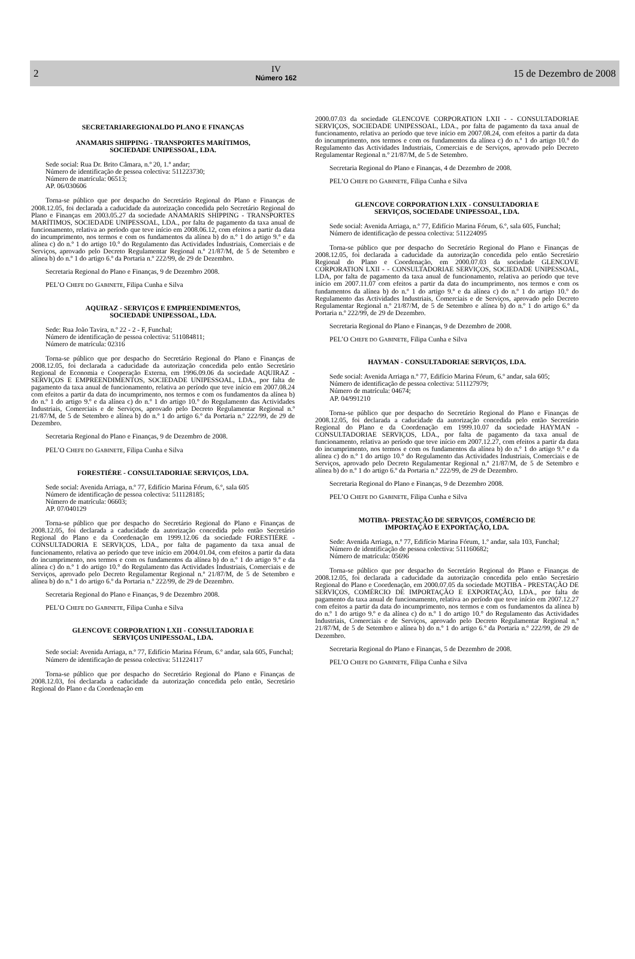2 IV
Número 162 15 de Dezembro de 2008
SECRETARIAREGIONALDO PLANO E FINANÇAS
ANAMARIS SHIPPING - TRANSPORTES MARÍTIMOS,
SOCIEDADE UNIPESSOAL, LDA.
Sede social: Rua Dr. Brito Câmara, n.º 20, 1.º andar;
Número de identificação de pessoa colectiva: 511223730;
Número de matrícula: 06513;
AP. 06/030606
Torna-se público que por despacho do Secretário Regional do Plano e Finanças de 2008.12.05, foi declarada a caducidade da autorização concedida pelo Secretário Regional do Plano e Finanças em 2003.05.27 da sociedade ANAMARIS SHIPPING - TRANSPORTES MARÍTIMOS, SOCIEDADE UNIPESSOAL, LDA., por falta de pagamento da taxa anual de funcionamento, relativa ao período que teve início em 2008.06.12, com efeitos a partir da data do incumprimento, nos termos e com os fundamentos da alínea b) do n.º 1 do artigo 9.º e da alínea c) do n.º 1 do artigo 10.° do Regulamento das Actividades Industriais, Comerciais e de Serviços, aprovado pelo Decreto Regulamentar Regional n.º 21/87/M, de 5 de Setembro e alínea b) do n.º 1 do artigo 6.º da Portaria n.º 222/99, de 29 de Dezembro.
Secretaria Regional do Plano e Finanças, 9 de Dezembro 2008.
PEL’O CHEFE DO GABINETE, Filipa Cunha e Silva
AQUIRAZ - SERVIÇOS E EMPREENDIMENTOS,
SOCIEDADE UNIPESSOAL, LDA.
Sede: Rua João Tavira, n.º 22 - 2 - F, Funchal;
Número de identificação de pessoa colectiva: 511084811;
Número de matrícula: 02316
Torna-se público que por despacho do Secretário Regional do Plano e Finanças de 2008.12.05, foi declarada a caducidade da autorização concedida pelo então Secretário Regional de Economia e Cooperação Externa, em 1996.09.06 da sociedade AQUIRAZ - SERVIÇOS E EMPREENDIMENTOS, SOCIEDADE UNIPESSOAL, LDA., por falta de pagamento da taxa anual de funcionamento, relativa ao período que teve início em 2007.08.24 com efeitos a partir da data do incumprimento, nos termos e com os fundamentos da alínea b) do n.º 1 do artigo 9.º e da alínea c) do n.º 1 do artigo 10.° do Regulamento das Actividades Industriais, Comerciais e de Serviços, aprovado pelo Decreto Regulamentar Regional n.º 21/87/M, de 5 de Setembro e alínea b) do n.º 1 do artigo 6.º da Portaria n.º 222/99, de 29 de Dezembro.
Secretaria Regional do Plano e Finanças, 9 de Dezembro de 2008.
PEL’O CHEFE DO GABINETE, Filipa Cunha e Silva
FORESTIÉRE - CONSULTADORIAE SERVIÇOS, LDA.
Sede social: Avenida Arriaga, n.º 77, Edifício Marina Fórum, 6.º, sala 605
Número de identificação de pessoa colectiva: 511128185;
Número de matrícula: 06603;
AP. 07/040129
Torna-se público que por despacho do Secretário Regional do Plano e Finanças de 2008.12.05, foi declarada a caducidade da autorização concedida pelo então Secretário Regional do Plano e da Coordenação em 1999.12.06 da sociedade FORESTIÉRE - CONSULTADORIA E SERVIÇOS, LDA., por falta de pagamento da taxa anual de funcionamento, relativa ao período que teve início em 2004.01.04, com efeitos a partir da data do incumprimento, nos termos e com os fundamentos da alínea b) do n.º 1 do artigo 9.º e da alínea c) do n.º 1 do artigo 10.° do Regulamento das Actividades Industriais, Comerciais e de Serviços, aprovado pelo Decreto Regulamentar Regional n.º 21/87/M, de 5 de Setembro e alínea b) do n.º 1 do artigo 6.º da Portaria n.º 222/99, de 29 de Dezembro.
Secretaria Regional do Plano e Finanças, 9 de Dezembro 2008.
PEL’O CHEFE DO GABINETE, Filipa Cunha e Silva
GLENCOVE CORPORATION LXII - CONSULTADORIA E
SERVIÇOS UNIPESSOAL, LDA.
Sede social: Avenida Arriaga, n.º 77, Edifício Marina Fórum, 6.º andar, sala 605, Funchal;
Número de identificação de pessoa colectiva: 511224117
Torna-se público que por despacho do Secretário Regional do Plano e Finanças de 2008.12.03, foi declarada a caducidade da autorização concedida pelo então, Secretário Regional do Plano e da Coordenação em
2000.07.03 da sociedade GLENCOVE CORPORATION LXII - - CONSULTADORIAE SERVIÇOS, SOCIEDADE UNIPESSOAL, LDA., por falta de pagamento da taxa anual de funcionamento, relativa ao período que teve início em 2007.08.24, com efeitos a partir da data do incumprimento, nos termos e com os fundamentos da alínea c) do n.º 1 do artigo 10.° do Regulamento das Actividades Industriais, Comerciais e de Serviços, aprovado pelo Decreto Regulamentar Regional n.º 21/87/M, de 5 de Setembro.
Secretaria Regional do Plano e Finanças, 4 de Dezembro de 2008.
PEL’O CHEFE DO GABINETE, Filipa Cunha e Silva
GLENCOVE CORPORATION LXIX - CONSULTADORIA E
SERVIÇOS, SOCIEDADE UNIPESSOAL, LDA.
Sede social: Avenida Arriaga, n.º 77, Edifício Marina Fórum, 6.º, sala 605, Funchal;
Número de identificação de pessoa colectiva: 511224095
Torna-se público que por despacho do Secretário Regional do Plano e Finanças de 2008.12.05, foi declarada a caducidade da autorização concedida pelo então Secretário Regional do Plano e Coordenação, em 2000.07.03 da sociedade GLENCOVE CORPORATION LXII - - CONSULTADORIAE SERVIÇOS, SOCIEDADE UNIPESSOAL, LDA, por falta de pagamento da taxa anual de funcionamento, relativa ao período que teve início em 2007.11.07 com efeitos a partir da data do incumprimento, nos termos e com os fundamentos da alínea b) do n.º 1 do artigo 9.º e da alínea c) do n.º 1 do artigo 10.° do Regulamento das Actividades Industriais, Comerciais e de Serviços, aprovado pelo Decreto Regulamentar Regional n.º 21/87/M, de 5 de Setembro e alínea b) do n.º 1 do artigo 6.º da Portaria n.º 222/99, de 29 de Dezembro.
Secretaria Regional do Plano e Finanças, 9 de Dezembro de 2008.
PEL’O CHEFE DO GABINETE, Filipa Cunha e Silva
HAYMAN - CONSULTADORIAE SERVIÇOS, LDA.
Sede social: Avenida Arriaga n.º 77, Edifício Marina Fórum, 6.º andar, sala 605;
Número de identificação de pessoa colectiva: 511127979;
Número de matrícula: 04674;
AP. 04/991210
Torna-se público que por despacho do Secretário Regional do Plano e Finanças de 2008.12.05, foi declarada a caducidade da autorização concedida pelo então Secretário Regional do Plano e da Coordenação em 1999.10.07 da sociedade HAYMAN - CONSULTADORIAE SERVIÇOS, LDA., por falta de pagamento da taxa anual de funcionamento, relativa ao período que teve início em 2007.12.27, com efeitos a partir da data do incumprimento, nos termos e com os fundamentos da alínea b) do n.º 1 do artigo 9.º e da alínea c) do n.º 1 do artigo 10.° do Regulamento das Actividades Industriais, Comerciais e de Serviços, aprovado pelo Decreto Regulamentar Regional n.º 21/87/M, de 5 de Setembro e alínea b) do n.º 1 do artigo 6.º da Portaria n.º 222/99, de 29 de Dezembro.
Secretaria Regional do Plano e Finanças, 9 de Dezembro 2008.
PEL’O CHEFE DO GABINETE, Filipa Cunha e Silva
MOTIBA- PRESTAÇÃO DE SERVIÇOS, COMÉRCIO DE
IMPORTAÇÃO E EXPORTAÇÃO, LDA.
Sede: Avenida Arriaga, n.º 77, Edifício Marina Fórum, 1.º andar, sala 103, Funchal;
Número de identificação de pessoa colectiva: 511160682;
Número de matrícula: 05696
Torna-se público que por despacho do Secretário Regional do Plano e Finanças de 2008.12.05, foi declarada a caducidade da autorização concedida pelo então Secretário Regional do Plano e Coordenação, em 2000.07.05 da sociedade MOTIBA - PRESTAÇÃO DE SERVIÇOS, COMÉRCIO DE IMPORTAÇÃO E EXPORTAÇÃO, LDA., por falta de pagamento da taxa anual de funcionamento, relativa ao período que teve início em 2007.12.27 com efeitos a partir da data do incumprimento, nos termos e com os fundamentos da alínea b) do n.º 1 do artigo 9.º e da alínea c) do n.º 1 do artigo 10.° do Regulamento das Actividades Industriais, Comerciais e de Serviços, aprovado pelo Decreto Regulamentar Regional n.º 21/87/M, de 5 de Setembro e alínea b) do n.º 1 do artigo 6.º da Portaria n.º 222/99, de 29 de Dezembro.
Secretaria Regional do Plano e Finanças, 5 de Dezembro de 2008.
PEL’O CHEFE DO GABINETE, Filipa Cunha e Silva